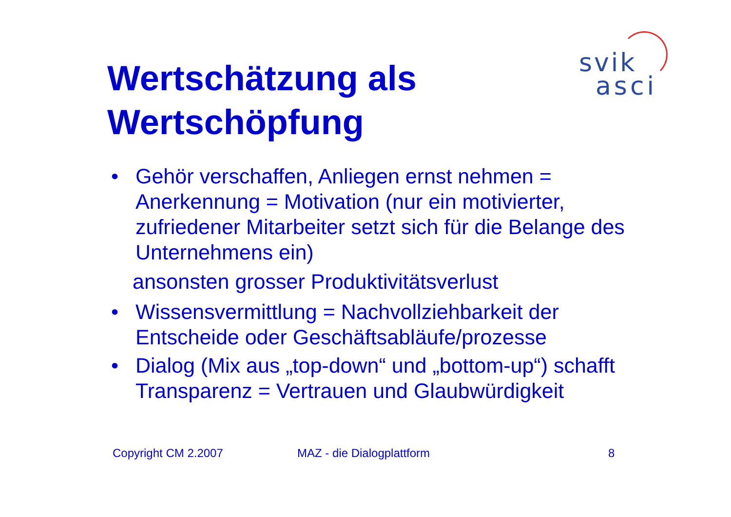Wertschätzung als
Wertschöpfung
svik
asci
• Gehör verschaffen, Anliegen ernst nehmen = Anerkennung = Motivation (nur ein motivierter, zufriedener Mitarbeiter setzt sich für die Belange des Unternehmens ein)
ansonsten grosser Produktivitätsverlust
• Wissensvermittlung = Nachvollziehbarkeit der Entscheide oder Geschäftsabläufe/prozesse
• Dialog (Mix aus „top-down“ und „bottom-up“) schafft Transparenz = Vertrauen und Glaubwürdigkeit
Copyright CM 2.2007 MAZ - die Dialogplattform 8